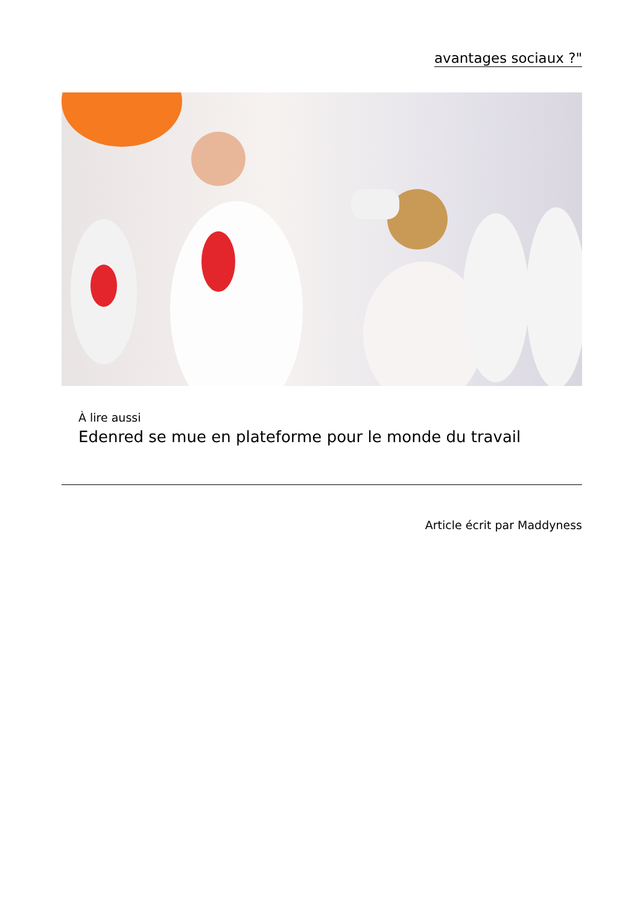avantages sociaux ?"
À lire aussi
Edenred se mue en plateforme pour le monde du travail
Article écrit par Maddyness